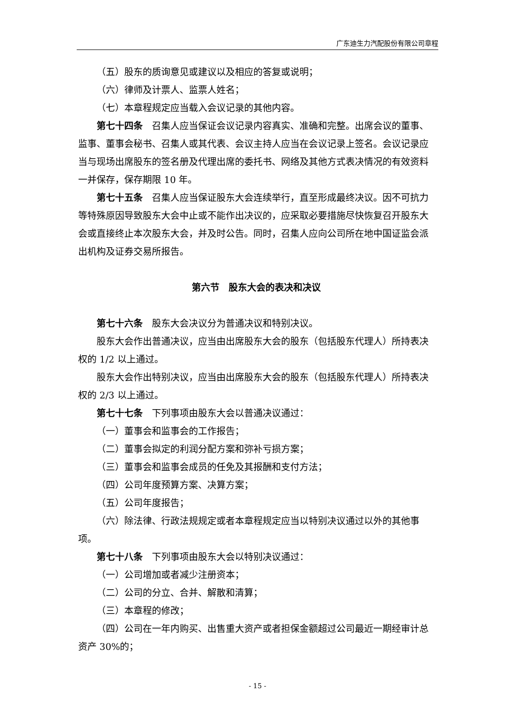广东迪生力汽配股份有限公司章程
（五）股东的质询意见或建议以及相应的答复或说明；
（六）律师及计票人、监票人姓名；
（七）本章程规定应当载入会议记录的其他内容。
第七十四条　召集人应当保证会议记录内容真实、准确和完整。出席会议的董事、监事、董事会秘书、召集人或其代表、会议主持人应当在会议记录上签名。会议记录应当与现场出席股东的签名册及代理出席的委托书、网络及其他方式表决情况的有效资料一并保存，保存期限 10 年。
第七十五条　召集人应当保证股东大会连续举行，直至形成最终决议。因不可抗力等特殊原因导致股东大会中止或不能作出决议的，应采取必要措施尽快恢复召开股东大会或直接终止本次股东大会，并及时公告。同时，召集人应向公司所在地中国证监会派出机构及证券交易所报告。
第六节　股东大会的表决和决议
第七十六条　股东大会决议分为普通决议和特别决议。
股东大会作出普通决议，应当由出席股东大会的股东（包括股东代理人）所持表决权的 1/2 以上通过。
股东大会作出特别决议，应当由出席股东大会的股东（包括股东代理人）所持表决权的 2/3 以上通过。
第七十七条　下列事项由股东大会以普通决议通过：
（一）董事会和监事会的工作报告；
（二）董事会拟定的利润分配方案和弥补亏损方案；
（三）董事会和监事会成员的任免及其报酬和支付方法；
（四）公司年度预算方案、决算方案；
（五）公司年度报告；
（六）除法律、行政法规规定或者本章程规定应当以特别决议通过以外的其他事项。
第七十八条　下列事项由股东大会以特别决议通过：
（一）公司增加或者减少注册资本；
（二）公司的分立、合并、解散和清算；
（三）本章程的修改；
（四）公司在一年内购买、出售重大资产或者担保金额超过公司最近一期经审计总资产 30%的；
- 15 -